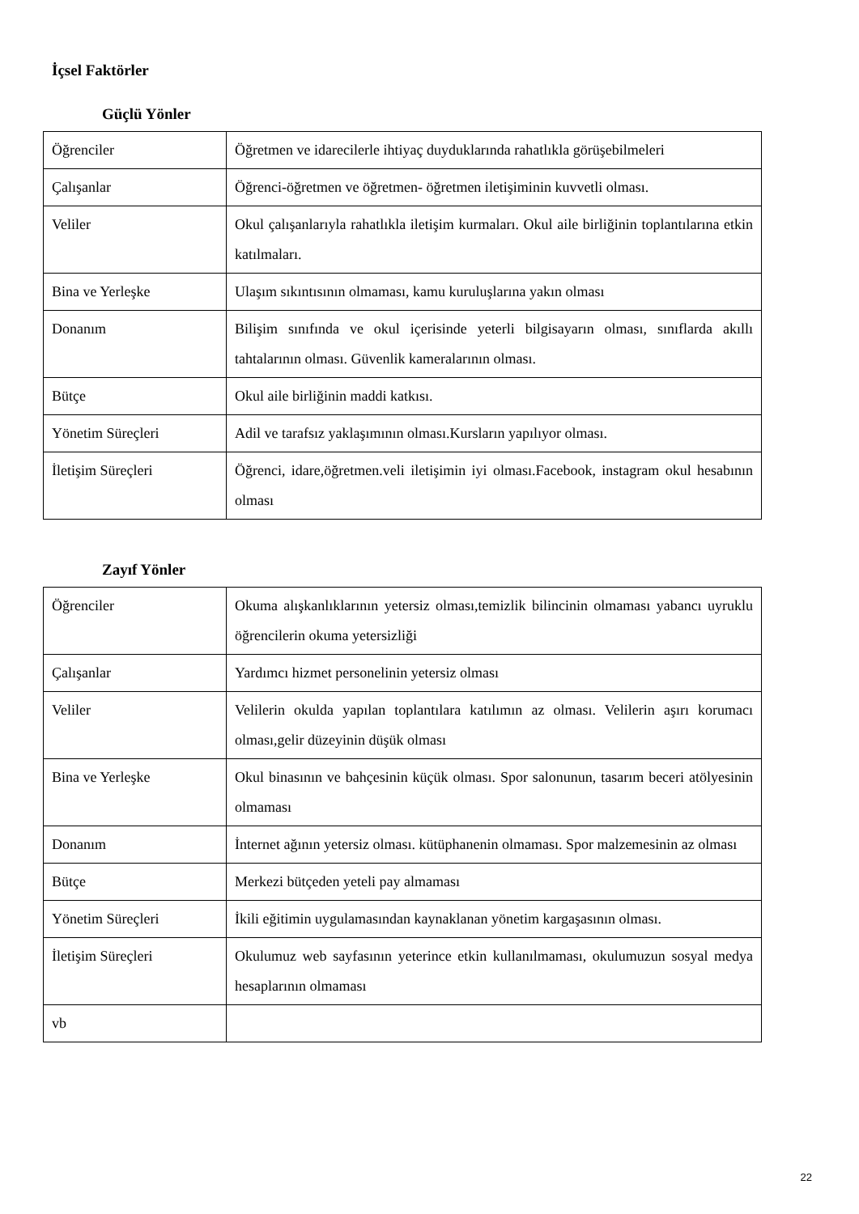İçsel Faktörler
Güçlü Yönler
| Öğrenciler | Öğretmen ve idarecilerle ihtiyaç duyduklarında rahatlıkla görüşebilmeleri |
| Çalışanlar | Öğrenci-öğretmen ve öğretmen- öğretmen iletişiminin kuvvetli olması. |
| Veliler | Okul çalışanlarıyla rahatlıkla iletişim kurmaları. Okul aile birliğinin toplantılarına etkin katılmaları. |
| Bina ve Yerleşke | Ulaşım sıkıntısının olmaması, kamu kuruluşlarına yakın olması |
| Donanım | Bilişim sınıfında ve okul içerisinde yeterli bilgisayarın olması, sınıflarda akıllı tahtalarının olması. Güvenlik kameralarının olması. |
| Bütçe | Okul aile birliğinin maddi katkısı. |
| Yönetim Süreçleri | Adil ve tarafsız yaklaşımının olması.Kursların yapılıyor olması. |
| İletişim Süreçleri | Öğrenci, idare,öğretmen.veli iletişimin iyi olması.Facebook, instagram okul hesabının olması |
Zayıf Yönler
| Öğrenciler | Okuma alışkanlıklarının yetersiz olması,temizlik bilincinin olmaması yabancı uyruklu öğrencilerin okuma yetersizliği |
| Çalışanlar | Yardımcı hizmet personelinin yetersiz olması |
| Veliler | Velilerin okulda yapılan toplantılara katılımın az olması. Velilerin aşırı korumacı olması,gelir düzeyinin düşük olması |
| Bina ve Yerleşke | Okul binasının ve bahçesinin küçük olması. Spor salonunun, tasarım beceri atölyesinin olmaması |
| Donanım | İnternet ağının yetersiz olması. kütüphanenin olmaması. Spor malzemesinin az olması |
| Bütçe | Merkezi bütçeden yeteli pay almaması |
| Yönetim Süreçleri | İkili eğitimin uygulamasından kaynaklanan yönetim kargaşasının olması. |
| İletişim Süreçleri | Okulumuz web sayfasının yeterince etkin kullanılmaması, okulumuzun sosyal medya hesaplarının olmaması |
| vb | |
22